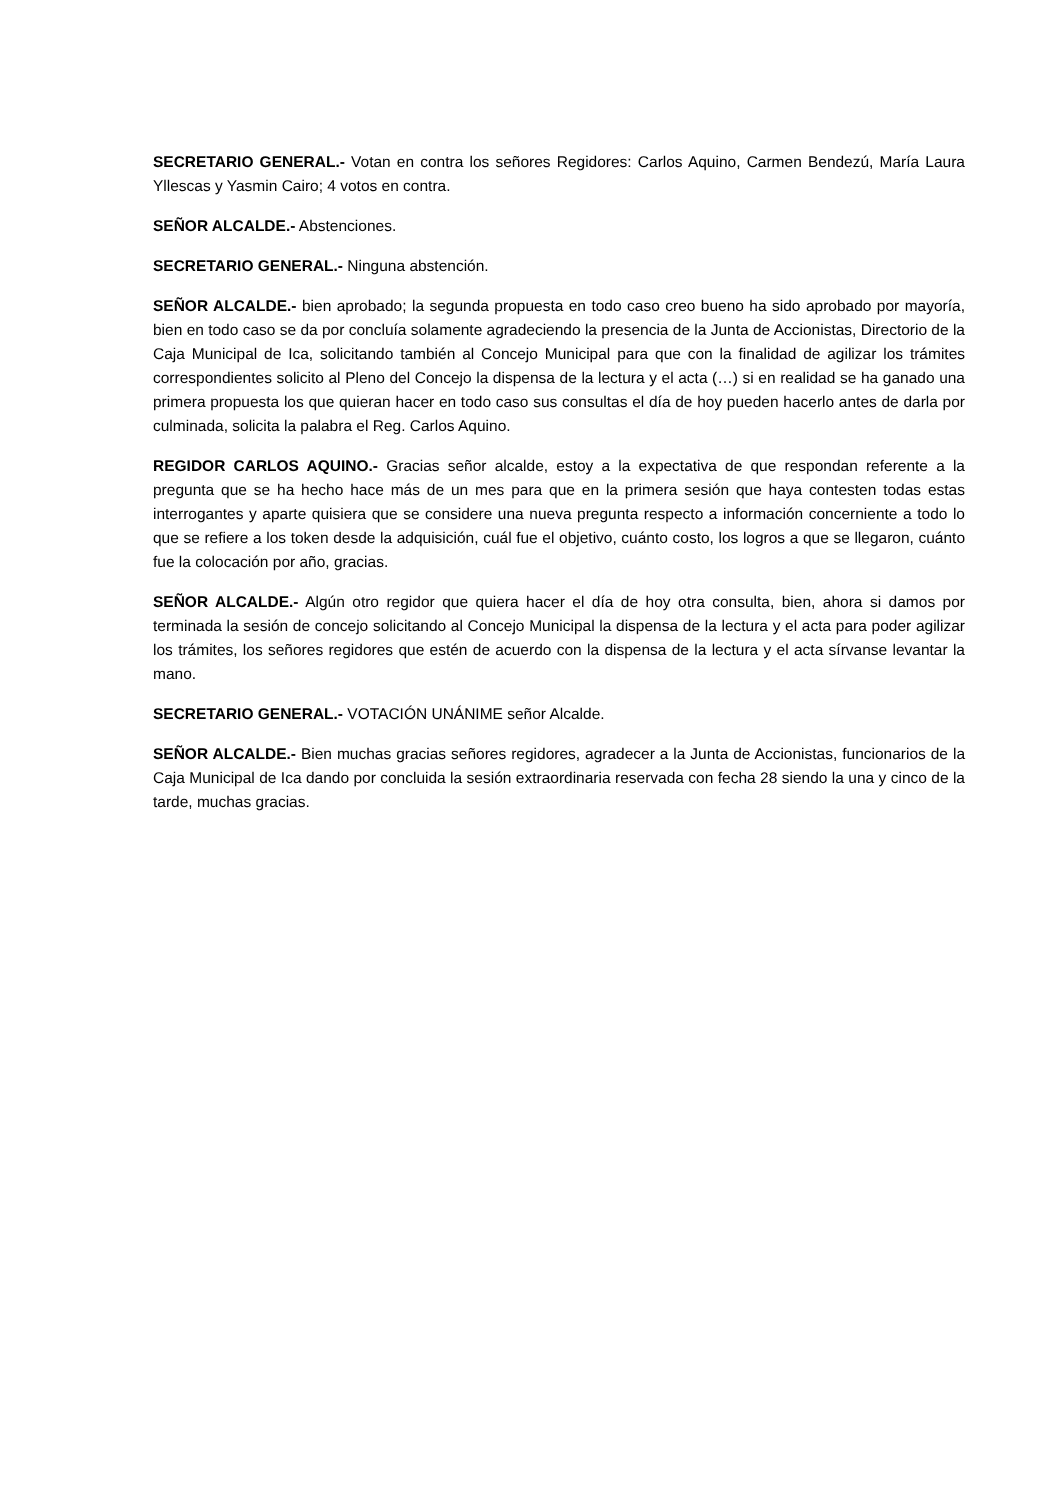SECRETARIO GENERAL.- Votan en contra los señores Regidores: Carlos Aquino, Carmen Bendezú, María Laura Yllescas y Yasmin Cairo; 4 votos en contra.
SEÑOR ALCALDE.- Abstenciones.
SECRETARIO GENERAL.- Ninguna abstención.
SEÑOR ALCALDE.- bien aprobado; la segunda propuesta en todo caso creo bueno ha sido aprobado por mayoría, bien en todo caso se da por concluía solamente agradeciendo la presencia de la Junta de Accionistas, Directorio de la Caja Municipal de Ica, solicitando también al Concejo Municipal para que con la finalidad de agilizar los trámites correspondientes solicito al Pleno del Concejo la dispensa de la lectura y el acta (…) si en realidad se ha ganado una primera propuesta los que quieran hacer en todo caso sus consultas el día de hoy pueden hacerlo antes de darla por culminada, solicita la palabra el Reg. Carlos Aquino.
REGIDOR CARLOS AQUINO.- Gracias señor alcalde, estoy a la expectativa de que respondan referente a la pregunta que se ha hecho hace más de un mes para que en la primera sesión que haya contesten todas estas interrogantes y aparte quisiera que se considere una nueva pregunta respecto a información concerniente a todo lo que se refiere a los token desde la adquisición, cuál fue el objetivo, cuánto costo, los logros a que se llegaron, cuánto fue la colocación por año, gracias.
SEÑOR ALCALDE.- Algún otro regidor que quiera hacer el día de hoy otra consulta, bien, ahora si damos por terminada la sesión de concejo solicitando al Concejo Municipal la dispensa de la lectura y el acta para poder agilizar los trámites, los señores regidores que estén de acuerdo con la dispensa de la lectura y el acta sírvanse levantar la mano.
SECRETARIO GENERAL.- VOTACIÓN UNÁNIME señor Alcalde.
SEÑOR ALCALDE.- Bien muchas gracias señores regidores, agradecer a la Junta de Accionistas, funcionarios de la Caja Municipal de Ica dando por concluida la sesión extraordinaria reservada con fecha 28 siendo la una y cinco de la tarde, muchas gracias.